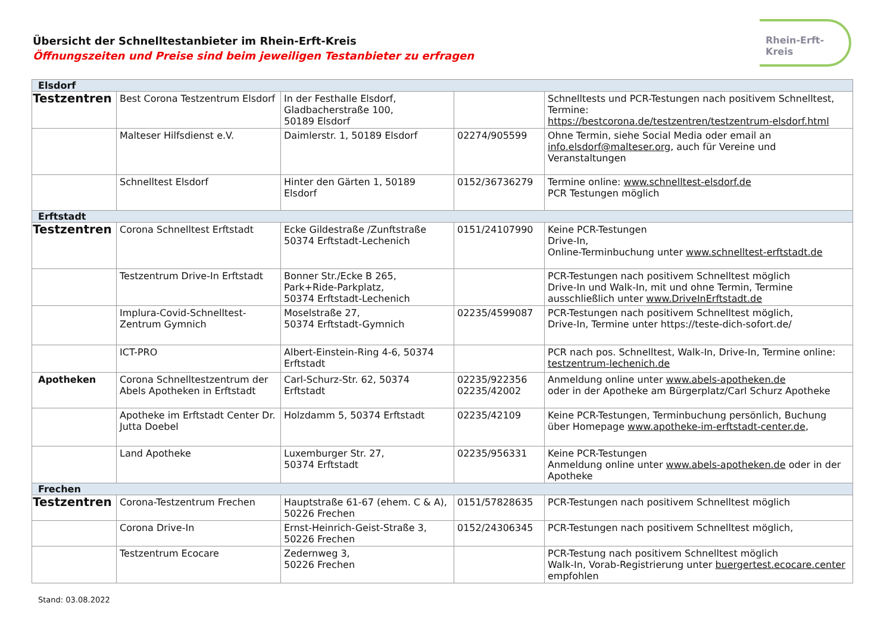Übersicht der Schnelltestanbieter im Rhein-Erft-Kreis
Öffnungszeiten und Preise sind beim jeweiligen Testanbieter zu erfragen
Rhein-Erft-Kreis
| Elsdorf | | | | |
| Testzentren | Best Corona Testzentrum Elsdorf | In der Festhalle Elsdorf, Gladbacherstraße 100, 50189 Elsdorf | | Schnelltests und PCR-Testungen nach positivem Schnelltest, Termine: https://bestcorona.de/testzentren/testzentrum-elsdorf.html |
| | Malteser Hilfsdienst e.V. | Daimlerstr. 1, 50189 Elsdorf | 02274/905599 | Ohne Termin, siehe Social Media oder email an info.elsdorf@malteser.org , auch für Vereine und Veranstaltungen |
| | Schnelltest Elsdorf | Hinter den Gärten 1, 50189 Elsdorf | 0152/36736279 | Termine online: www.schnelltest-elsdorf.de PCR Testungen möglich |
| Erftstadt | | | | |
| Testzentren | Corona Schnelltest Erftstadt | Ecke Gildestraße /Zunftstraße 50374 Erftstadt-Lechenich | 0151/24107990 | Keine PCR-Testungen Drive-In, Online-Terminbuchung unter www.schnelltest-erftstadt.de |
| | Testzentrum Drive-In Erftstadt | Bonner Str./Ecke B 265, Park+Ride-Parkplatz, 50374 Erftstadt-Lechenich | | PCR-Testungen nach positivem Schnelltest möglich Drive-In und Walk-In, mit und ohne Termin, Termine ausschließlich unter www.DriveInErftstadt.de |
| | Implura-Covid-Schnelltest-Zentrum Gymnich | Moselstraße 27, 50374 Erftstadt-Gymnich | 02235/4599087 | PCR-Testungen nach positivem Schnelltest möglich, Drive-In, Termine unter https://teste-dich-sofort.de/ |
| | ICT-PRO | Albert-Einstein-Ring 4-6, 50374 Erftstadt | | PCR nach pos. Schnelltest, Walk-In, Drive-In, Termine online: testzentrum-lechenich.de |
| Apotheken | Corona Schnelltestzentrum der Abels Apotheken in Erftstadt | Carl-Schurz-Str. 62, 50374 Erftstadt | 02235/922356 02235/42002 | Anmeldung online unter www.abels-apotheken.de oder in der Apotheke am Bürgerplatz/Carl Schurz Apotheke |
| | Apotheke im Erftstadt Center Dr. Jutta Doebel | Holzdamm 5, 50374 Erftstadt | 02235/42109 | Keine PCR-Testungen, Terminbuchung persönlich, Buchung über Homepage www.apotheke-im-erftstadt-center.de , |
| | Land Apotheke | Luxemburger Str. 27, 50374 Erftstadt | 02235/956331 | Keine PCR-Testungen Anmeldung online unter www.abels-apotheken.de oder in der Apotheke |
| Frechen | | | | |
| Testzentren | Corona-Testzentrum Frechen | Hauptstraße 61-67 (ehem. C & A), 50226 Frechen | 0151/57828635 | PCR-Testungen nach positivem Schnelltest möglich |
| | Corona Drive-In | Ernst-Heinrich-Geist-Straße 3, 50226 Frechen | 0152/24306345 | PCR-Testungen nach positivem Schnelltest möglich, |
| | Testzentrum Ecocare | Zedernweg 3, 50226 Frechen | | PCR-Testung nach positivem Schnelltest möglich Walk-In, Vorab-Registrierung unter buergertest.ecocare.center empfohlen |
Stand: 03.08.2022